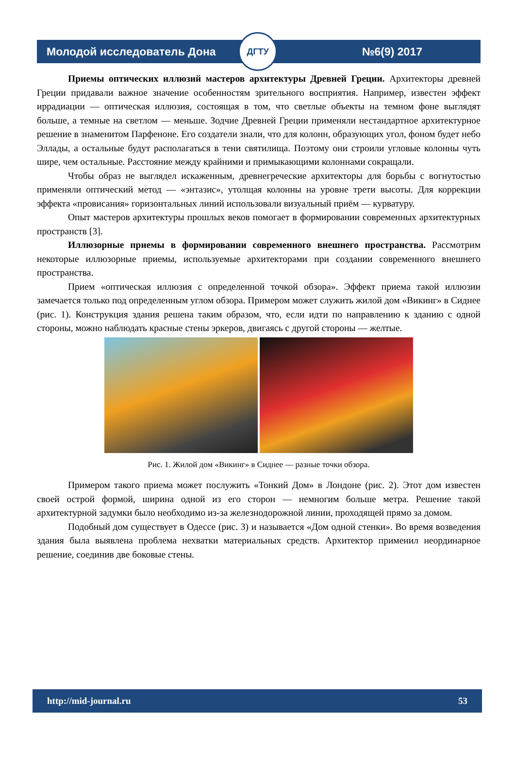Молодой исследователь Дона
ДГТУ
№6(9) 2017
Приемы оптических иллюзий мастеров архитектуры Древней Греции. Архитекторы древней Греции придавали важное значение особенностям зрительного восприятия. Например, известен эффект иррадиации — оптическая иллюзия, состоящая в том, что светлые объекты на темном фоне выглядят больше, а темные на светлом — меньше. Зодчие Древней Греции применяли нестандартное архитектурное решение в знаменитом Парфеноне. Его создатели знали, что для колонн, образующих угол, фоном будет небо Эллады, а остальные будут располагаться в тени святилища. Поэтому они строили угловые колонны чуть шире, чем остальные. Расстояние между крайними и примыкающими колоннами сокращали.
Чтобы образ не выглядел искаженным, древнегреческие архитекторы для борьбы с вогнутостью применяли оптический метод — «энтазис», утолщая колонны на уровне трети высоты. Для коррекции эффекта «провисания» горизонтальных линий использовали визуальный приём — курватуру.
Опыт мастеров архитектуры прошлых веков помогает в формировании современных архитектурных пространств [3].
Иллюзорные приемы в формировании современного внешнего пространства. Рассмотрим некоторые иллюзорные приемы, используемые архитекторами при создании современного внешнего пространства.
Прием «оптическая иллюзия с определенной точкой обзора». Эффект приема такой иллюзии замечается только под определенным углом обзора. Примером может служить жилой дом «Викинг» в Сиднее (рис. 1). Конструкция здания решена таким образом, что, если идти по направлению к зданию с одной стороны, можно наблюдать красные стены эркеров, двигаясь с другой стороны — желтые.
Рис. 1. Жилой дом «Викинг» в Сиднее — разные точки обзора.
Примером такого приема может послужить «Тонкий Дом» в Лондоне (рис. 2). Этот дом известен своей острой формой, ширина одной из его сторон — немногим больше метра. Решение такой архитектурной задумки было необходимо из-за железнодорожной линии, проходящей прямо за домом.
Подобный дом существует в Одессе (рис. 3) и называется «Дом одной стенки». Во время возведения здания была выявлена проблема нехватки материальных средств. Архитектор применил неординарное решение, соединив две боковые стены.
http://mid-journal.ru 53